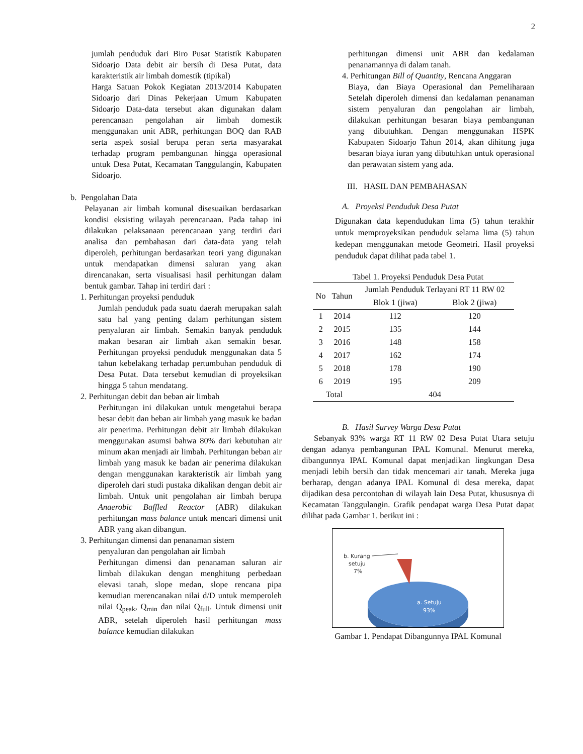2
jumlah penduduk dari Biro Pusat Statistik Kabupaten Sidoarjo Data debit air bersih di Desa Putat, data karakteristik air limbah domestik (tipikal)
Harga Satuan Pokok Kegiatan 2013/2014 Kabupaten Sidoarjo dari Dinas Pekerjaan Umum Kabupaten Sidoarjo Data-data tersebut akan digunakan dalam perencanaan pengolahan air limbah domestik menggunakan unit ABR, perhitungan BOQ dan RAB serta aspek sosial berupa peran serta masyarakat terhadap program pembangunan hingga operasional untuk Desa Putat, Kecamatan Tanggulangin, Kabupaten Sidoarjo.
b. Pengolahan Data
Pelayanan air limbah komunal disesuaikan berdasarkan kondisi eksisting wilayah perencanaan. Pada tahap ini dilakukan pelaksanaan perencanaan yang terdiri dari analisa dan pembahasan dari data-data yang telah diperoleh, perhitungan berdasarkan teori yang digunakan untuk mendapatkan dimensi saluran yang akan direncanakan, serta visualisasi hasil perhitungan dalam bentuk gambar. Tahap ini terdiri dari :
1. Perhitungan proyeksi penduduk
Jumlah penduduk pada suatu daerah merupakan salah satu hal yang penting dalam perhitungan sistem penyaluran air limbah. Semakin banyak penduduk makan besaran air limbah akan semakin besar. Perhitungan proyeksi penduduk menggunakan data 5 tahun kebelakang terhadap pertumbuhan penduduk di Desa Putat. Data tersebut kemudian di proyeksikan hingga 5 tahun mendatang.
2. Perhitungan debit dan beban air limbah
Perhitungan ini dilakukan untuk mengetahui berapa besar debit dan beban air limbah yang masuk ke badan air penerima. Perhitungan debit air limbah dilakukan menggunakan asumsi bahwa 80% dari kebutuhan air minum akan menjadi air limbah. Perhitungan beban air limbah yang masuk ke badan air penerima dilakukan dengan menggunakan karakteristik air limbah yang diperoleh dari studi pustaka dikalikan dengan debit air limbah. Untuk unit pengolahan air limbah berupa Anaerobic Baffled Reactor (ABR) dilakukan perhitungan mass balance untuk mencari dimensi unit ABR yang akan dibangun.
3. Perhitungan dimensi dan penanaman sistem
penyaluran dan pengolahan air limbah
Perhitungan dimensi dan penanaman saluran air limbah dilakukan dengan menghitung perbedaan elevasi tanah, slope medan, slope rencana pipa kemudian merencanakan nilai d/D untuk memperoleh nilai Q<sub>peak</sub>, Q<sub>min</sub> dan nilai Q<sub>full</sub>. Untuk dimensi unit ABR, setelah diperoleh hasil perhitungan mass balance kemudian dilakukan
perhitungan dimensi unit ABR dan kedalaman penanamannya di dalam tanah.
4. Perhitungan Bill of Quantity, Rencana Anggaran
Biaya, dan Biaya Operasional dan Pemeliharaan Setelah diperoleh dimensi dan kedalaman penanaman sistem penyaluran dan pengolahan air limbah, dilakukan perhitungan besaran biaya pembangunan yang dibutuhkan. Dengan menggunakan HSPK Kabupaten Sidoarjo Tahun 2014, akan dihitung juga besaran biaya iuran yang dibutuhkan untuk operasional dan perawatan sistem yang ada.
III. HASIL DAN PEMBAHASAN
A. Proyeksi Penduduk Desa Putat
Digunakan data kependudukan lima (5) tahun terakhir untuk memproyeksikan penduduk selama lima (5) tahun kedepan menggunakan metode Geometri. Hasil proyeksi penduduk dapat dilihat pada tabel 1.
Tabel 1. Proyeksi Penduduk Desa Putat
| No | Tahun | Jumlah Penduduk Terlayani RT 11 RW 02 | |
| --- | --- | --- | --- |
| | | Blok 1 (jiwa) | Blok 2 (jiwa) |
| 1 | 2014 | 112 | 120 |
| 2 | 2015 | 135 | 144 |
| 3 | 2016 | 148 | 158 |
| 4 | 2017 | 162 | 174 |
| 5 | 2018 | 178 | 190 |
| 6 | 2019 | 195 | 209 |
| Total | | 404 | |
B. Hasil Survey Warga Desa Putat
Sebanyak 93% warga RT 11 RW 02 Desa Putat Utara setuju dengan adanya pembangunan IPAL Komunal. Menurut mereka, dibangunnya IPAL Komunal dapat menjadikan lingkungan Desa menjadi lebih bersih dan tidak mencemari air tanah. Mereka juga berharap, dengan adanya IPAL Komunal di desa mereka, dapat dijadikan desa percontohan di wilayah lain Desa Putat, khususnya di Kecamatan Tanggulangin. Grafik pendapat warga Desa Putat dapat dilihat pada Gambar 1. berikut ini :
b. Kurang
setuju
7%
a. Setuju
93%
Gambar 1. Pendapat Dibangunnya IPAL Komunal